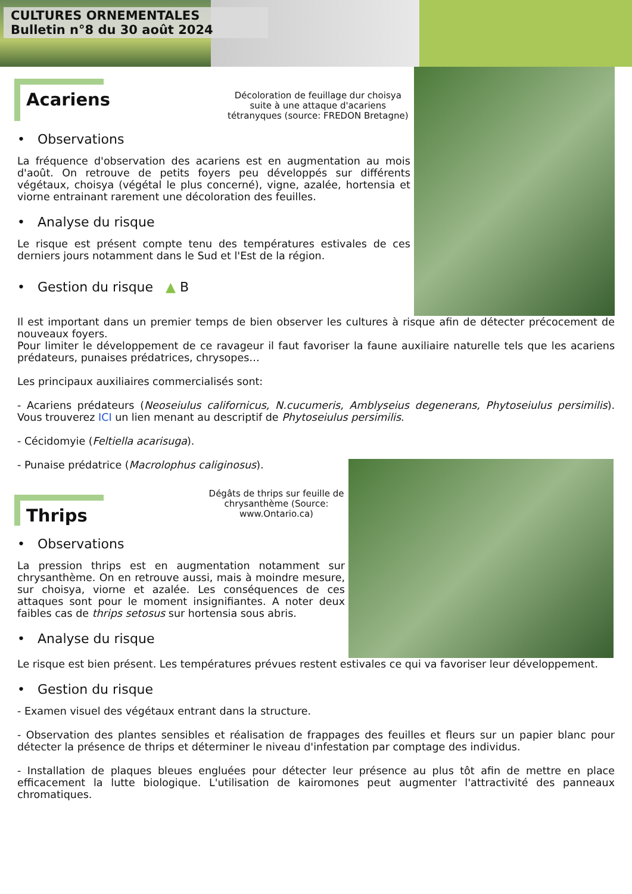CULTURES ORNEMENTALES
Bulletin n°8 du 30 août 2024
Acariens
Décoloration de feuillage dur choisya suite à une attaque d'acariens tétranyques (source: FREDON Bretagne)
• Observations
La fréquence d'observation des acariens est en augmentation au mois d'août. On retrouve de petits foyers peu développés sur différents végétaux, choisya (végétal le plus concerné), vigne, azalée, hortensia et viorne entrainant rarement une décoloration des feuilles.
• Analyse du risque
Le risque est présent compte tenu des températures estivales de ces derniers jours notamment dans le Sud et l'Est de la région.
• Gestion du risque ▲ B
Il est important dans un premier temps de bien observer les cultures à risque afin de détecter précocement de nouveaux foyers.
Pour limiter le développement de ce ravageur il faut favoriser la faune auxiliaire naturelle tels que les acariens prédateurs, punaises prédatrices, chrysopes…
Les principaux auxiliaires commercialisés sont:
- Acariens prédateurs (Neoseiulus californicus, N.cucumeris, Amblyseius degenerans, Phytoseiulus persimilis). Vous trouverez ICI un lien menant au descriptif de Phytoseiulus persimilis.
- Cécidomyie (Feltiella acarisuga).
- Punaise prédatrice (Macrolophus caliginosus).
Thrips
Dégâts de thrips sur feuille de chrysanthème (Source: www.Ontario.ca)
• Observations
La pression thrips est en augmentation notamment sur chrysanthème. On en retrouve aussi, mais à moindre mesure, sur choisya, viorne et azalée. Les conséquences de ces attaques sont pour le moment insignifiantes. A noter deux faibles cas de thrips setosus sur hortensia sous abris.
• Analyse du risque
Le risque est bien présent. Les températures prévues restent estivales ce qui va favoriser leur développement.
• Gestion du risque
- Examen visuel des végétaux entrant dans la structure.
- Observation des plantes sensibles et réalisation de frappages des feuilles et fleurs sur un papier blanc pour détecter la présence de thrips et déterminer le niveau d'infestation par comptage des individus.
- Installation de plaques bleues engluées pour détecter leur présence au plus tôt afin de mettre en place efficacement la lutte biologique. L'utilisation de kairomones peut augmenter l'attractivité des panneaux chromatiques.